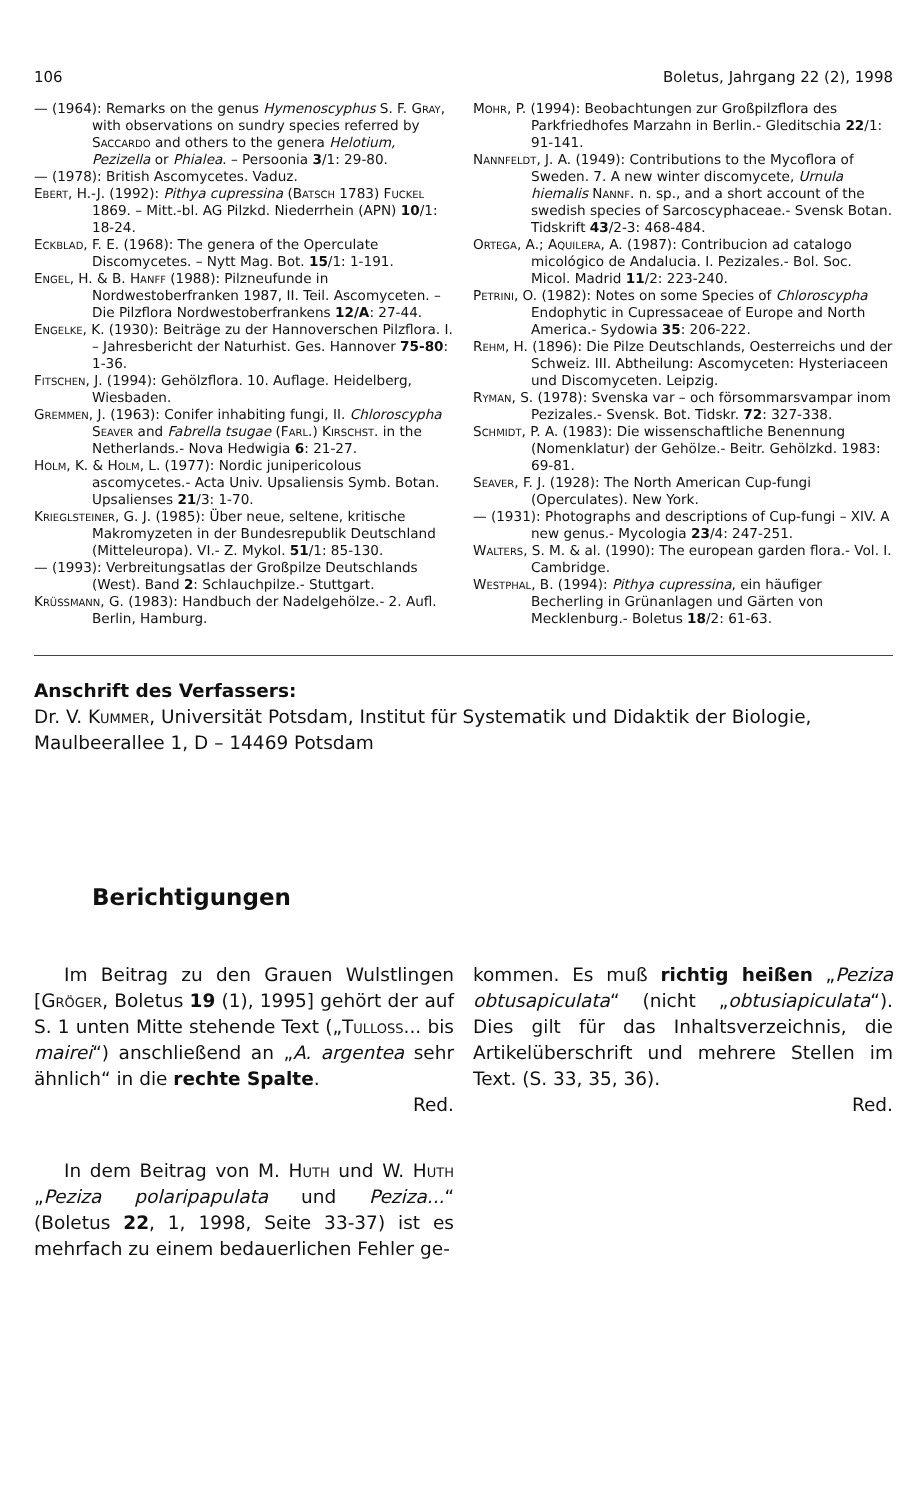106 Boletus, Jahrgang 22 (2), 1998
— (1964): Remarks on the genus Hymenoscyphus S. F. Gray, with observations on sundry species referred by Saccardo and others to the genera Helotium, Pezizella or Phialea. – Persoonia 3/1: 29-80.
— (1978): British Ascomycetes. Vaduz.
Ebert, H.-J. (1992): Pithya cupressina (Batsch 1783) Fuckel 1869. – Mitt.-bl. AG Pilzkd. Niederrhein (APN) 10/1: 18-24.
Eckblad, F. E. (1968): The genera of the Operculate Discomycetes. – Nytt Mag. Bot. 15/1: 1-191.
Engel, H. & B. Hanff (1988): Pilzneufunde in Nordwestoberfranken 1987, II. Teil. Ascomyceten. – Die Pilzflora Nordwestoberfrankens 12/A: 27-44.
Engelke, K. (1930): Beiträge zu der Hannoverschen Pilzflora. I. – Jahresbericht der Naturhist. Ges. Hannover 75-80: 1-36.
Fitschen, J. (1994): Gehölzflora. 10. Auflage. Heidelberg, Wiesbaden.
Gremmen, J. (1963): Conifer inhabiting fungi, II. Chloroscypha Seaver and Fabrella tsugae (Farl.) Kirschst. in the Netherlands.- Nova Hedwigia 6: 21-27.
Holm, K. & Holm, L. (1977): Nordic junipericolous ascomycetes.- Acta Univ. Upsaliensis Symb. Botan. Upsalienses 21/3: 1-70.
Krieglsteiner, G. J. (1985): Über neue, seltene, kritische Makromyzeten in der Bundesrepublik Deutschland (Mitteleuropa). VI.- Z. Mykol. 51/1: 85-130.
— (1993): Verbreitungsatlas der Großpilze Deutschlands (West). Band 2: Schlauchpilze.- Stuttgart.
Krüssmann, G. (1983): Handbuch der Nadelgehölze.- 2. Aufl. Berlin, Hamburg.
Mohr, P. (1994): Beobachtungen zur Großpilzflora des Parkfriedhofes Marzahn in Berlin.- Gleditschia 22/1: 91-141.
Nannfeldt, J. A. (1949): Contributions to the Mycoflora of Sweden. 7. A new winter discomycete, Urnula hiemalis Nannf. n. sp., and a short account of the swedish species of Sarcoscyphaceae.- Svensk Botan. Tidskrift 43/2-3: 468-484.
Ortega, A.; Aquilera, A. (1987): Contribucion ad catalogo micológico de Andalucia. I. Pezizales.- Bol. Soc. Micol. Madrid 11/2: 223-240.
Petrini, O. (1982): Notes on some Species of Chloroscypha Endophytic in Cupressaceae of Europe and North America.- Sydowia 35: 206-222.
Rehm, H. (1896): Die Pilze Deutschlands, Oesterreichs und der Schweiz. III. Abtheilung: Ascomyceten: Hysteriaceen und Discomyceten. Leipzig.
Ryman, S. (1978): Svenska var – och försommarsvampar inom Pezizales.- Svensk. Bot. Tidskr. 72: 327-338.
Schmidt, P. A. (1983): Die wissenschaftliche Benennung (Nomenklatur) der Gehölze.- Beitr. Gehölzkd. 1983: 69-81.
Seaver, F. J. (1928): The North American Cup-fungi (Operculates). New York.
— (1931): Photographs and descriptions of Cup-fungi – XIV. A new genus.- Mycologia 23/4: 247-251.
Walters, S. M. & al. (1990): The european garden flora.- Vol. I. Cambridge.
Westphal, B. (1994): Pithya cupressina, ein häufiger Becherling in Grünanlagen und Gärten von Mecklenburg.- Boletus 18/2: 61-63.
Anschrift des Verfassers:
Dr. V. Kummer, Universität Potsdam, Institut für Systematik und Didaktik der Biologie, Maulbeerallee 1, D – 14469 Potsdam
Berichtigungen
Im Beitrag zu den Grauen Wulstlingen [Gröger, Boletus 19 (1), 1995] gehört der auf S. 1 unten Mitte stehende Text („Tulloss... bis mairei“) anschließend an „A. argentea sehr ähnlich“ in die rechte Spalte.
Red.
In dem Beitrag von M. Huth und W. Huth „Peziza polaripapulata und Peziza...“ (Boletus 22, 1, 1998, Seite 33-37) ist es mehrfach zu einem bedauerlichen Fehler ge-
kommen. Es muß richtig heißen „Peziza obtusapiculata“ (nicht „obtusiapiculata“). Dies gilt für das Inhaltsverzeichnis, die Artikelüberschrift und mehrere Stellen im Text. (S. 33, 35, 36).
Red.